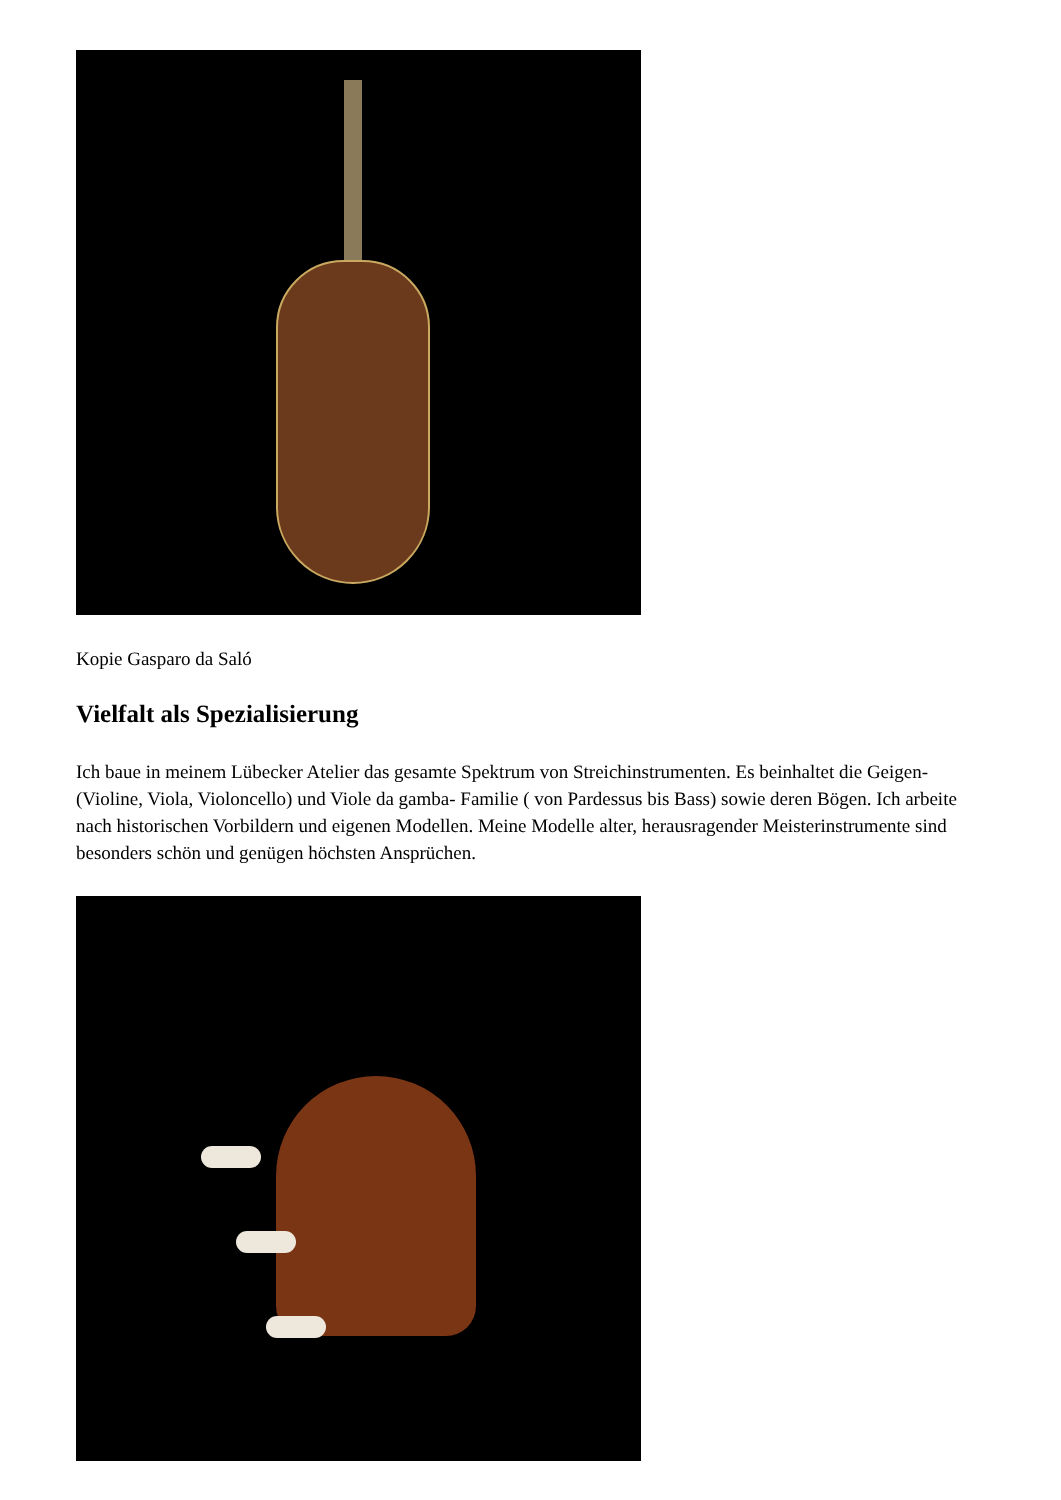Kopie Gasparo da Saló
Vielfalt als Spezialisierung
Ich baue in meinem Lübecker Atelier das gesamte Spektrum von Streichinstrumenten. Es beinhaltet die Geigen- (Violine, Viola, Violoncello) und Viole da gamba- Familie ( von Pardessus bis Bass) sowie deren Bögen. Ich arbeite nach historischen Vorbildern und eigenen Modellen. Meine Modelle alter, herausragender Meisterinstrumente sind besonders schön und genügen höchsten Ansprüchen.